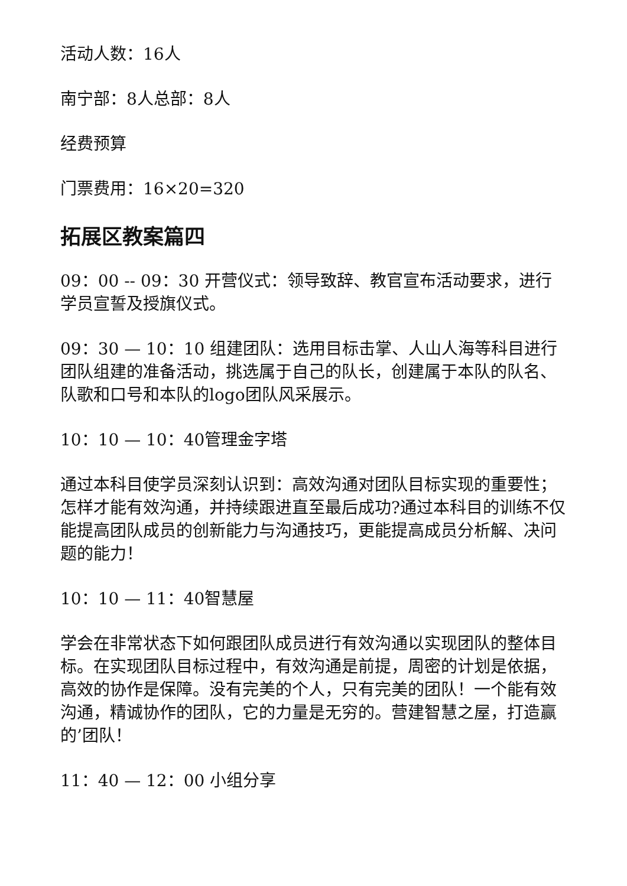活动人数：16人
南宁部：8人总部：8人
经费预算
门票费用：16×20=320
拓展区教案篇四
09：00 -- 09：30 开营仪式：领导致辞、教官宣布活动要求，进行学员宣誓及授旗仪式。
09：30 — 10：10 组建团队：选用目标击掌、人山人海等科目进行团队组建的准备活动，挑选属于自己的队长，创建属于本队的队名、队歌和口号和本队的logo团队风采展示。
10：10 — 10：40管理金字塔
通过本科目使学员深刻认识到：高效沟通对团队目标实现的重要性；怎样才能有效沟通，并持续跟进直至最后成功?通过本科目的训练不仅能提高团队成员的创新能力与沟通技巧，更能提高成员分析解、决问题的能力！
10：10 — 11：40智慧屋
学会在非常状态下如何跟团队成员进行有效沟通以实现团队的整体目标。在实现团队目标过程中，有效沟通是前提，周密的计划是依据，高效的协作是保障。没有完美的个人，只有完美的团队！一个能有效沟通，精诚协作的团队，它的力量是无穷的。营建智慧之屋，打造赢的’团队！
11：40 — 12：00 小组分享